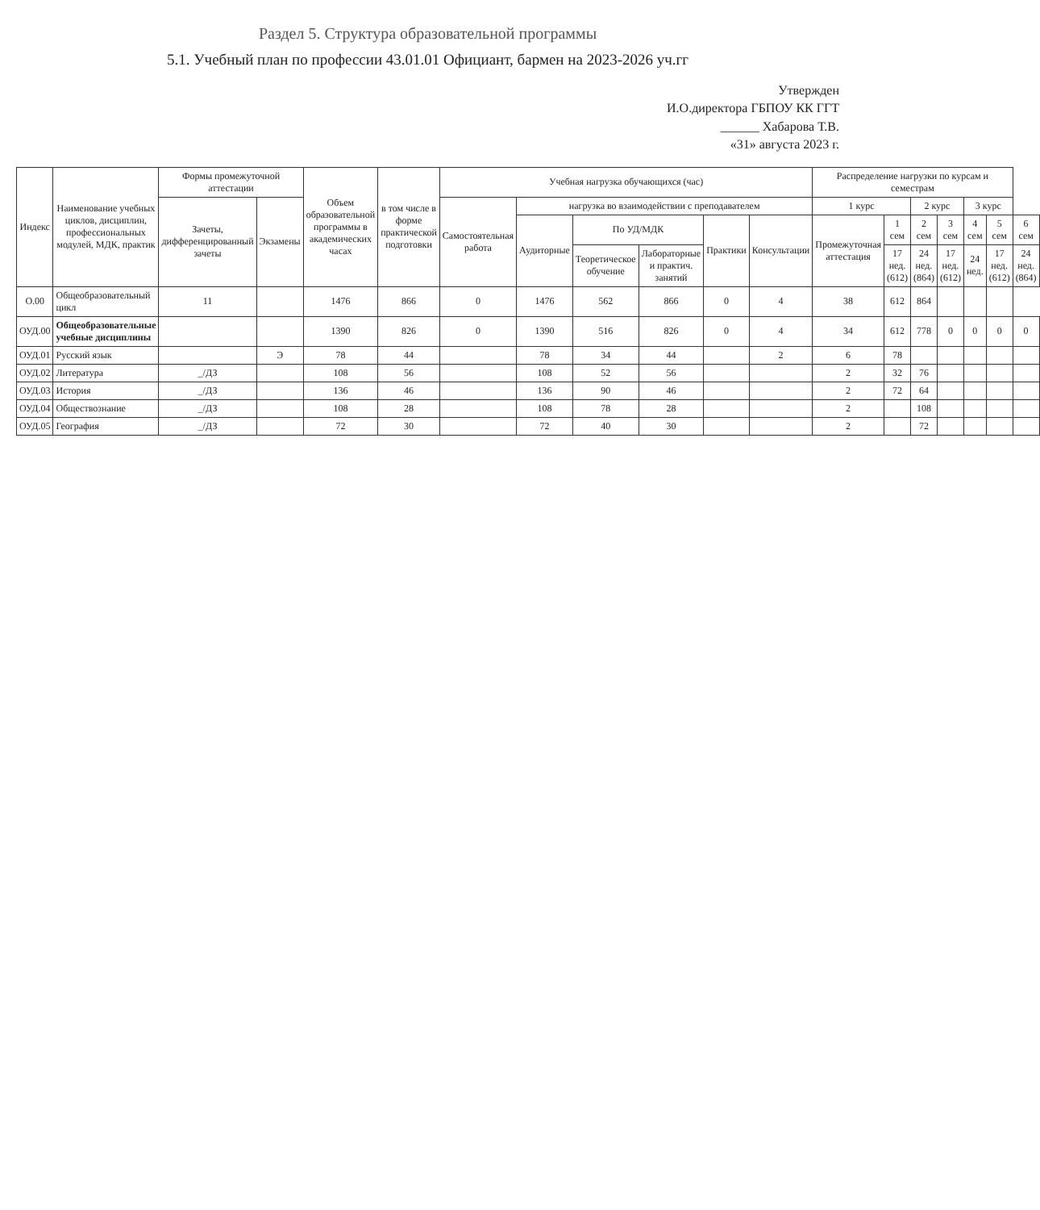Раздел 5. Структура образовательной программы
5.1. Учебный план по профессии 43.01.01 Официант, бармен на 2023-2026 уч.гг
Утвержден
И.О.директора ГБПОУ КК ГГТ
______ Хабарова Т.В.
«31» августа 2023 г.
| Индекс | Наименование учебных циклов, дисциплин, профессиональных модулей, МДК, практик | Формы промежуточной аттестации | | Объем образовательной программы в академических часах | в том числе в форме практической подготовки | Учебная нагрузка обучающихся (час) | | | | | | Распределение нагрузки по курсам и семестрам | | | | | | |
| --- | --- | --- | --- | --- | --- | --- | --- | --- | --- | --- | --- | --- | --- | --- | --- | --- | --- | --- |
| | | Зачеты, дифференцированный зачеты | Экзамены | | | Самостоятельная работа | нагрузка во взаимодействии с преподавателем | | | | | 1 курс | | 2 курс | | 3 курс | | |
| | | | | | | | Аудиторные | По УД/МДК | | Практики | Консультации | Промежуточная аттестация | 1 сем | 2 сем | 3 сем | 4 сем | 5 сем | 6 сем |
| | | | | | | | | Теоретическое обучение | Лабораторные и практич. занятий | | | | 17 нед. (612) | 24 нед. (864) | 17 нед. (612) | 24 нед. | 17 нед. (612) | 24 нед. (864) |
| О.00 | Общеобразовательный цикл | 11 | | 1476 | 866 | 0 | 1476 | 562 | 866 | 0 | 4 | 38 | 612 | 864 | | | | |
| ОУД.00 | Общеобразовательные учебные дисциплины | | | 1390 | 826 | 0 | 1390 | 516 | 826 | 0 | 4 | 34 | 612 | 778 | 0 | 0 | 0 | 0 |
| ОУД.01 | Русский язык | | Э | 78 | 44 | | 78 | 34 | 44 | | 2 | 6 | 78 | | | | | |
| ОУД.02 | Литература | _/ДЗ | | 108 | 56 | | 108 | 52 | 56 | | | 2 | 32 | 76 | | | | |
| ОУД.03 | История | _/ДЗ | | 136 | 46 | | 136 | 90 | 46 | | | 2 | 72 | 64 | | | | |
| ОУД.04 | Обществознание | _/ДЗ | | 108 | 28 | | 108 | 78 | 28 | | | 2 | | 108 | | | | |
| ОУД.05 | География | _/ДЗ | | 72 | 30 | | 72 | 40 | 30 | | | 2 | | 72 | | | | |